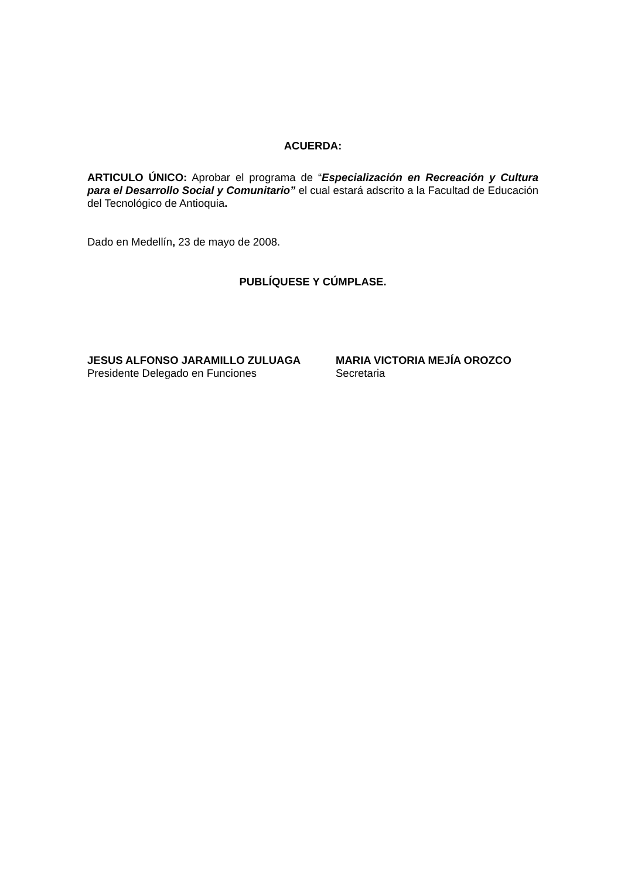ACUERDA:
ARTICULO ÚNICO: Aprobar el programa de “Especialización en Recreación y Cultura para el Desarrollo Social y Comunitario” el cual estará adscrito a la Facultad de Educación del Tecnológico de Antioquia.
Dado en Medellín, 23 de mayo de 2008.
PUBLÍQUESE Y CÚMPLASE.
JESUS ALFONSO JARAMILLO ZULUAGA
Presidente Delegado en Funciones
MARIA VICTORIA MEJÍA OROZCO
Secretaria